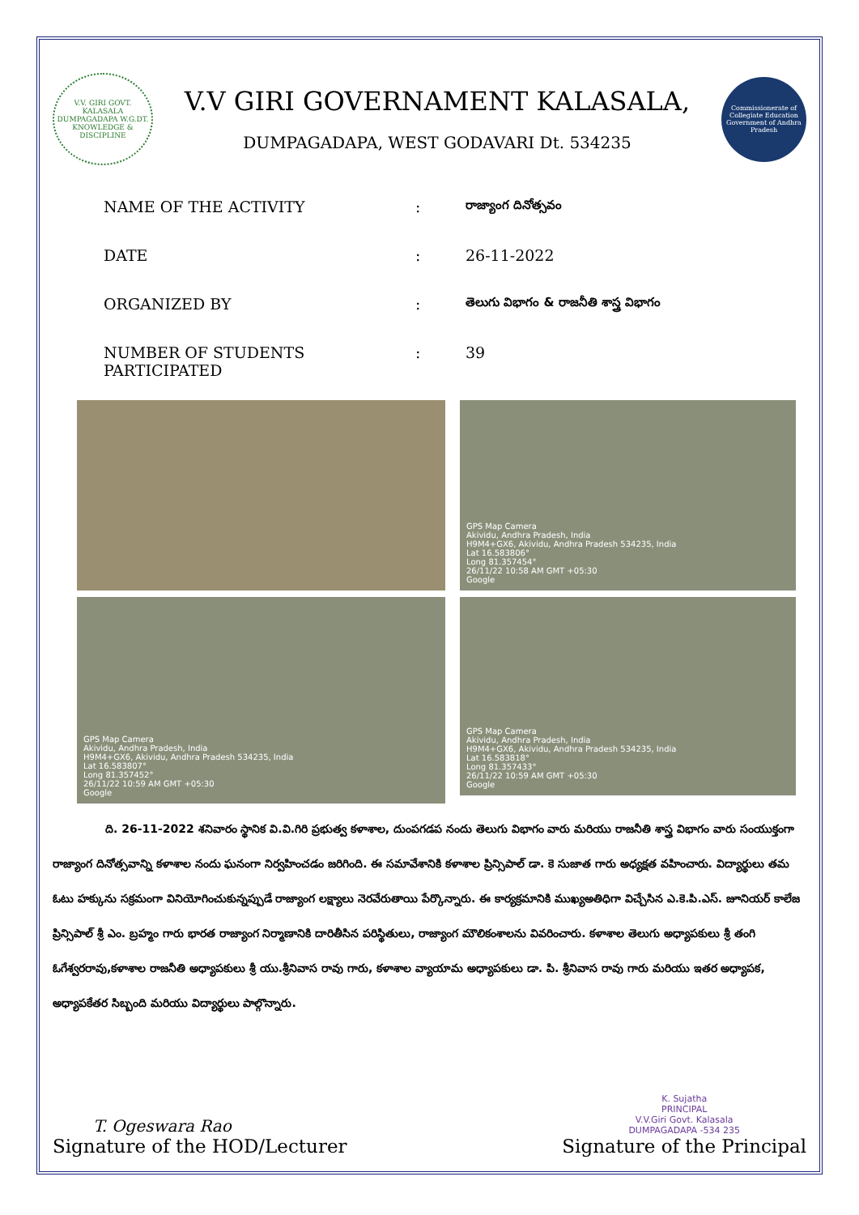V.V. GIRI GOVT. KALASALA DUMPAGADAPA W.G.DT.
KNOWLEDGE & DISCIPLINE
V.V GIRI GOVERNAMENT KALASALA,
DUMPAGADAPA, WEST GODAVARI Dt. 534235
Commissionerate of Collegiate Education
Government of Andhra Pradesh
NAME OF THE ACTIVITY: రాజ్యాంగ దినోత్సవం
DATE: 26-11-2022
ORGANIZED BY: తెలుగు విభాగం & రాజనీతి శాస్త్ర విభాగం
NUMBER OF STUDENTS PARTICIPATED: 39
GPS Map Camera
Akividu, Andhra Pradesh, India
H9M4+GX6, Akividu, Andhra Pradesh 534235, India
Lat 16.583806°
Long 81.357454°
26/11/22 10:58 AM GMT +05:30
Google
GPS Map Camera
Akividu, Andhra Pradesh, India
H9M4+GX6, Akividu, Andhra Pradesh 534235, India
Lat 16.583807°
Long 81.357452°
26/11/22 10:59 AM GMT +05:30
Google
GPS Map Camera
Akividu, Andhra Pradesh, India
H9M4+GX6, Akividu, Andhra Pradesh 534235, India
Lat 16.583818°
Long 81.357433°
26/11/22 10:59 AM GMT +05:30
Google
ది. 26-11-2022 శనివారం స్థానిక వి.వి.గిరి ప్రభుత్వ కళాశాల, దుంపగడప నందు తెలుగు విభాగం వారు మరియు రాజనీతి శాస్త్ర విభాగం వారు సంయుక్తంగా రాజ్యాంగ దినోత్సవాన్ని కళాశాల నందు ఘనంగా నిర్వహించడం జరిగింది. ఈ సమావేశానికి కళాశాల ప్రిన్సిపాల్ డా. కె సుజాత గారు అధ్యక్షత వహించారు. విద్యార్థులు తమ ఓటు హక్కును సక్రమంగా వినియోగించుకున్నప్పుడే రాజ్యాంగ లక్ష్యాలు నెరవేరుతాయి పేర్కొన్నారు. ఈ కార్యక్రమానికి ముఖ్యఅతిధిగా విచ్చేసిన ఎ.కె.పి.ఎస్. జూనియర్ కాలేజ ప్రిన్సిపాల్ శ్రీ ఎం. బ్రహ్మం గారు భారత రాజ్యాంగ నిర్మాణానికి దారితీసిన పరిస్థితులు, రాజ్యాంగ మౌలికంశాలను వివరించారు. కళాశాల తెలుగు అధ్యాపకులు శ్రీ తంగి ఓగేశ్వరరావు,కళాశాల రాజనీతి అధ్యాపకులు శ్రీ యు.శ్రీనివాస రావు గారు, కళాశాల వ్యాయామ అధ్యాపకులు డా. పి. శ్రీనివాస రావు గారు మరియు ఇతర అధ్యాపక, అధ్యాపకేతర సిబ్బంది మరియు విద్యార్థులు పాల్గొన్నారు.
T. Ogeswara Rao
Signature of the HOD/Lecturer
K. Sujatha
PRINCIPAL
V.V.Giri Govt. Kalasala
DUMPAGADAPA -534 235
Signature of the Principal